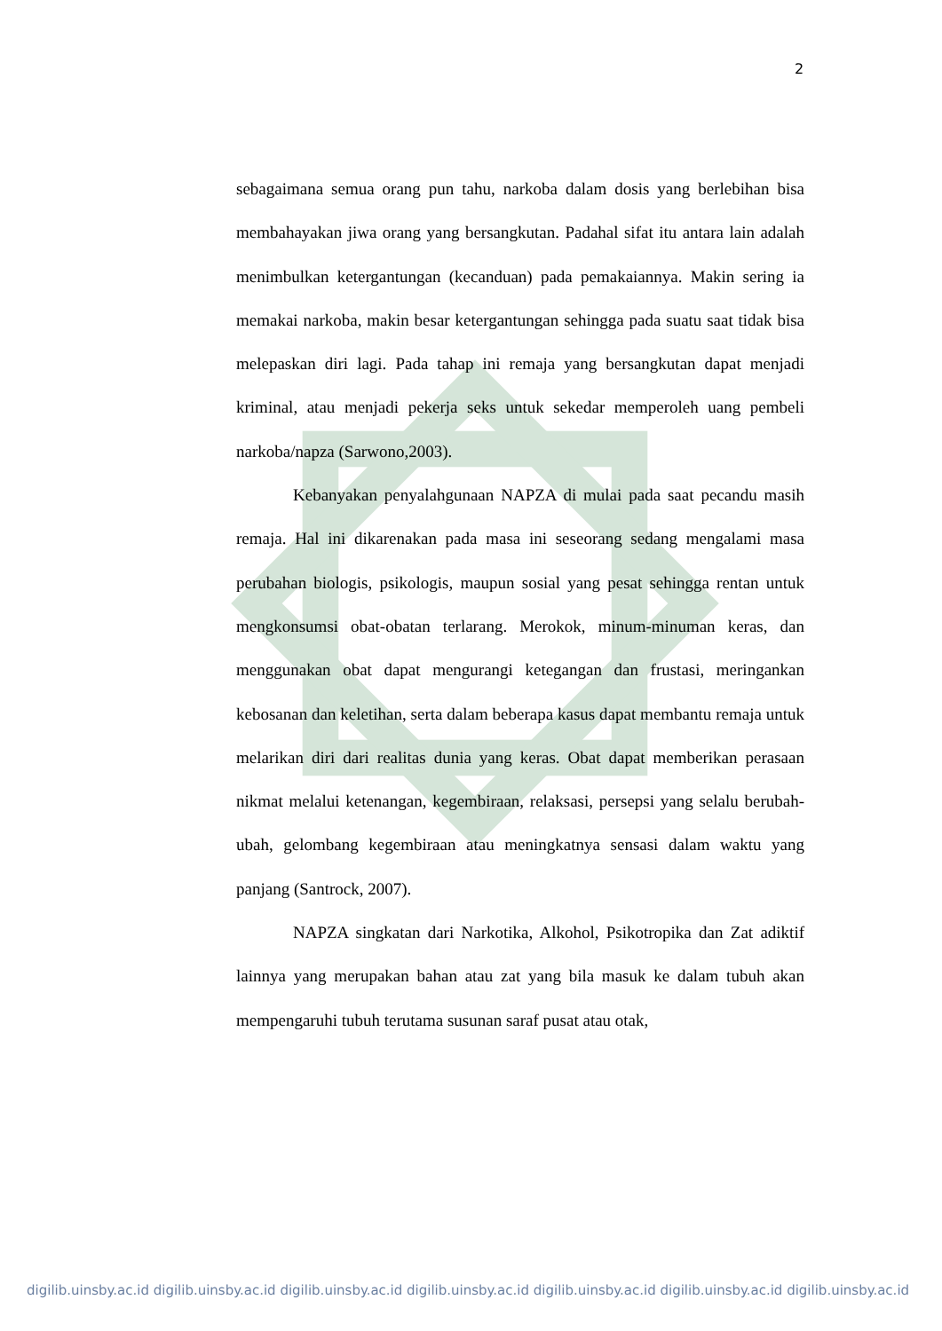2
sebagaimana semua orang pun tahu, narkoba dalam dosis yang berlebihan bisa membahayakan jiwa orang yang bersangkutan. Padahal sifat itu antara lain adalah menimbulkan ketergantungan (kecanduan) pada pemakaiannya. Makin sering ia memakai narkoba, makin besar ketergantungan sehingga pada suatu saat tidak bisa melepaskan diri lagi. Pada tahap ini remaja yang bersangkutan dapat menjadi kriminal, atau menjadi pekerja seks untuk sekedar memperoleh uang pembeli narkoba/napza (Sarwono,2003).
Kebanyakan penyalahgunaan NAPZA di mulai pada saat pecandu masih remaja. Hal ini dikarenakan pada masa ini seseorang sedang mengalami masa perubahan biologis, psikologis, maupun sosial yang pesat sehingga rentan untuk mengkonsumsi obat-obatan terlarang. Merokok, minum-minuman keras, dan menggunakan obat dapat mengurangi ketegangan dan frustasi, meringankan kebosanan dan keletihan, serta dalam beberapa kasus dapat membantu remaja untuk melarikan diri dari realitas dunia yang keras. Obat dapat memberikan perasaan nikmat melalui ketenangan, kegembiraan, relaksasi, persepsi yang selalu berubah-ubah, gelombang kegembiraan atau meningkatnya sensasi dalam waktu yang panjang (Santrock, 2007).
NAPZA singkatan dari Narkotika, Alkohol, Psikotropika dan Zat adiktif lainnya yang merupakan bahan atau zat yang bila masuk ke dalam tubuh akan mempengaruhi tubuh terutama susunan saraf pusat atau otak,
digilib.uinsby.ac.id digilib.uinsby.ac.id digilib.uinsby.ac.id digilib.uinsby.ac.id digilib.uinsby.ac.id digilib.uinsby.ac.id digilib.uinsby.ac.id